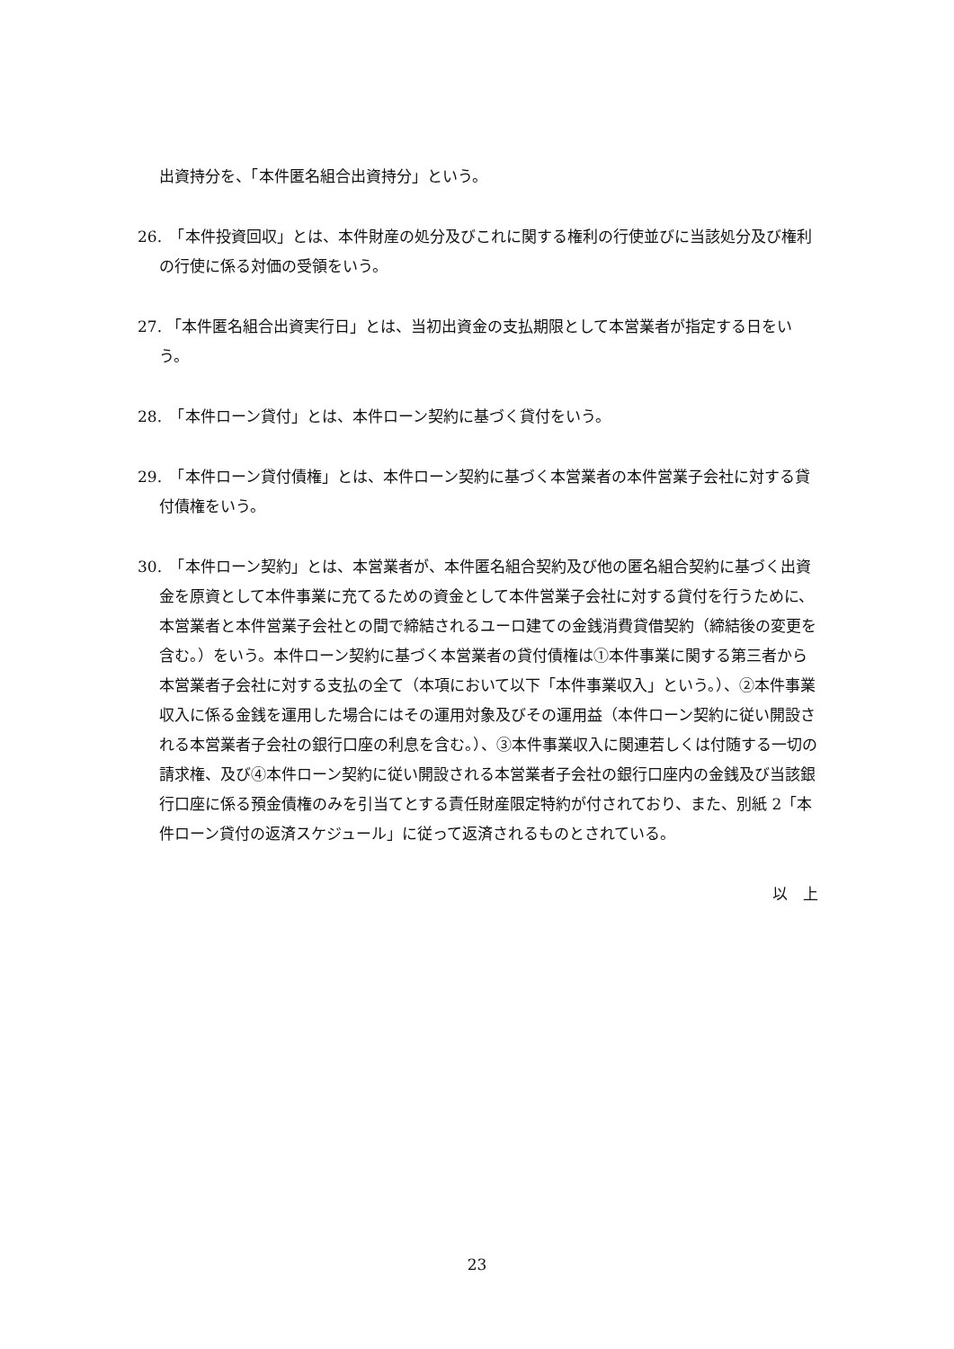出資持分を、「本件匿名組合出資持分」という。
26.　「本件投資回収」とは、本件財産の処分及びこれに関する権利の行使並びに当該処分及び権利の行使に係る対価の受領をいう。
27. 「本件匿名組合出資実行日」とは、当初出資金の支払期限として本営業者が指定する日をいう。
28.　「本件ローン貸付」とは、本件ローン契約に基づく貸付をいう。
29.　「本件ローン貸付債権」とは、本件ローン契約に基づく本営業者の本件営業子会社に対する貸付債権をいう。
30.　「本件ローン契約」とは、本営業者が、本件匿名組合契約及び他の匿名組合契約に基づく出資金を原資として本件事業に充てるための資金として本件営業子会社に対する貸付を行うために、本営業者と本件営業子会社との間で締結されるユーロ建ての金銭消費貸借契約（締結後の変更を含む。）をいう。本件ローン契約に基づく本営業者の貸付債権は①本件事業に関する第三者から本営業者子会社に対する支払の全て（本項において以下「本件事業収入」という。）、②本件事業収入に係る金銭を運用した場合にはその運用対象及びその運用益（本件ローン契約に従い開設される本営業者子会社の銀行口座の利息を含む。）、③本件事業収入に関連若しくは付随する一切の請求権、及び④本件ローン契約に従い開設される本営業者子会社の銀行口座内の金銭及び当該銀行口座に係る預金債権のみを引当てとする責任財産限定特約が付されており、また、別紙 2「本件ローン貸付の返済スケジュール」に従って返済されるものとされている。
以　上
23